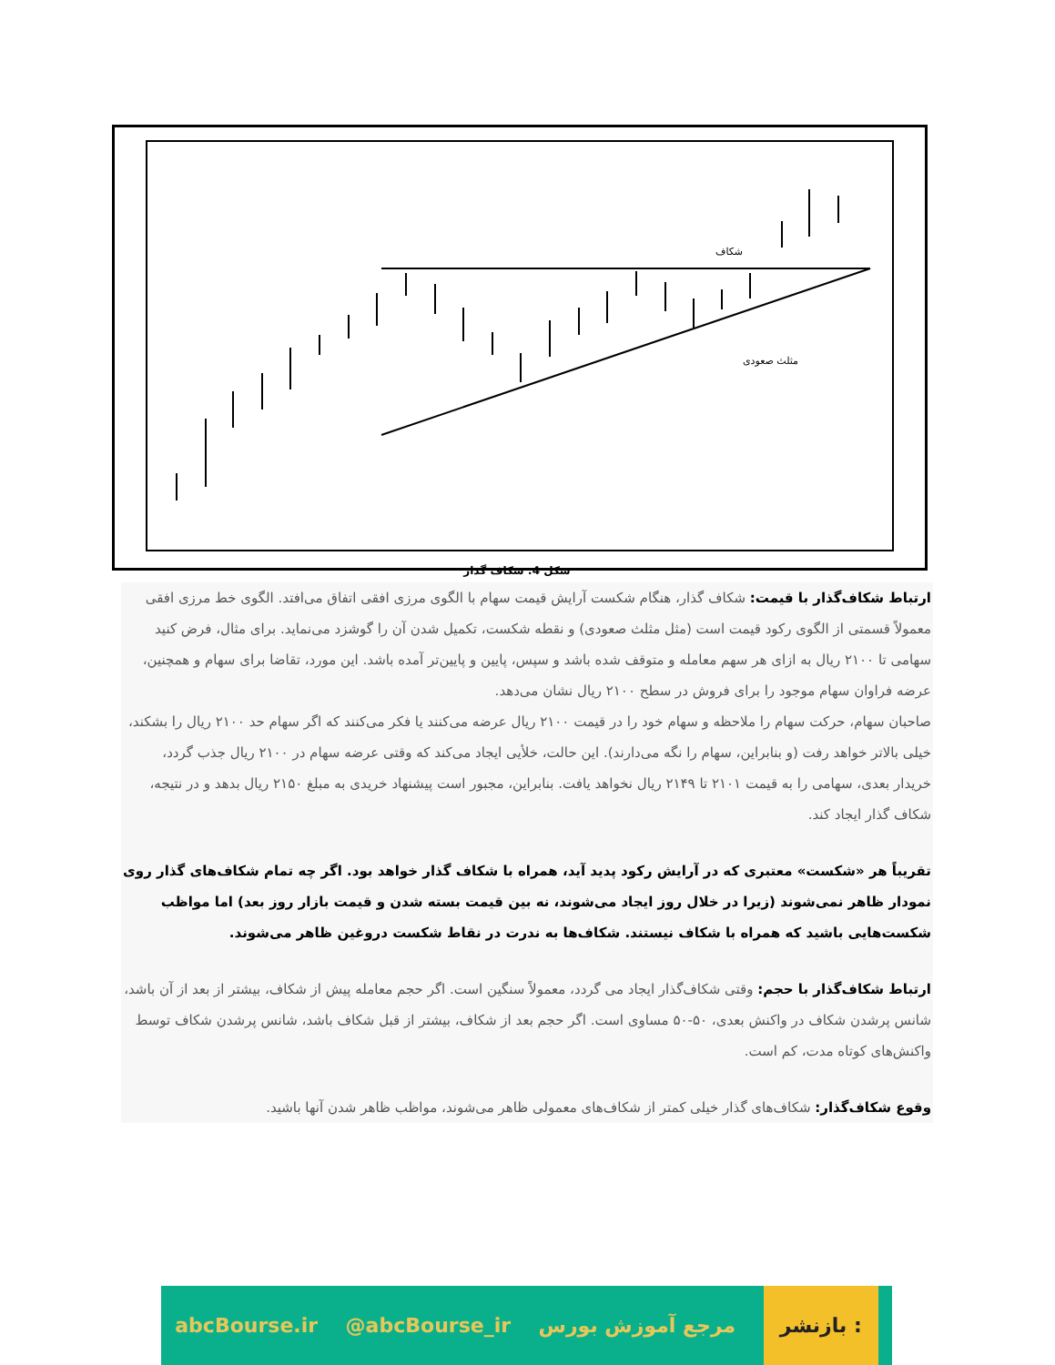شکاف
مثلث صعودی
شکل 4: شکاف گذار
ارتباط شکاف‌گذار با قیمت: شکاف گذار، هنگام شکست آرایش قیمت سهام با الگوی مرزی افقی اتفاق می‌افتد. الگوی خط مرزی افقی معمولاً قسمتی از الگوی رکود قیمت است (مثل مثلث صعودی) و نقطه شکست، تکمیل شدن آن را گوشزد می‌نماید. برای مثال، فرض کنید سهامی تا ۲۱۰۰ ریال به ازای هر سهم معامله و متوقف شده باشد و سپس، پایین و پایین‌تر آمده باشد. این مورد، تقاضا برای سهام و همچنین، عرضه فراوان سهام موجود را برای فروش در سطح ۲۱۰۰ ریال نشان می‌دهد.
صاحبان سهام، حرکت سهام را ملاحظه و سهام خود را در قیمت ۲۱۰۰ ریال عرضه می‌کنند یا فکر می‌کنند که اگر سهام حد ۲۱۰۰ ریال را بشکند، خیلی بالاتر خواهد رفت (و بنابراین، سهام را نگه می‌دارند). این حالت، خلأیی ایجاد می‌کند که وقتی عرضه سهام در ۲۱۰۰ ریال جذب گردد، خریدار بعدی، سهامی را به قیمت ۲۱۰۱ تا ۲۱۴۹ ریال نخواهد یافت. بنابراین، مجبور است پیشنهاد خریدی به مبلغ ۲۱۵۰ ریال بدهد و در نتیجه، شکاف گذار ایجاد کند.
تقریباً هر «شکست» معتبری که در آرایش رکود پدید آید، همراه با شکاف گذار خواهد بود. اگر چه تمام شکاف‌های گذار روی نمودار ظاهر نمی‌شوند (زیرا در خلال روز ایجاد می‌شوند، نه بین قیمت بسته شدن و قیمت بازار روز بعد) اما مواظب شکست‌هایی باشید که همراه با شکاف نیستند. شکاف‌ها به ندرت در نقاط شکست دروغین ظاهر می‌شوند.
ارتباط شکاف‌گذار با حجم: وقتی شکاف‌گذار ایجاد می گردد، معمولاً سنگین است. اگر حجم معامله پیش از شکاف، بیشتر از بعد از آن باشد، شانس پرشدن شکاف در واکنش بعدی، ۵۰-۵۰ مساوی است. اگر حجم بعد از شکاف، بیشتر از قبل شکاف باشد، شانس پرشدن شکاف توسط واکنش‌های کوتاه مدت، کم است.
وقوع شکاف‌گذار: شکاف‌های گذار خیلی کمتر از شکاف‌های معمولی ظاهر می‌شوند، مواظب ظاهر شدن آنها باشید.
abcBourse.ir @abcBourse_ir مرجع آموزش بورس بازنشر :